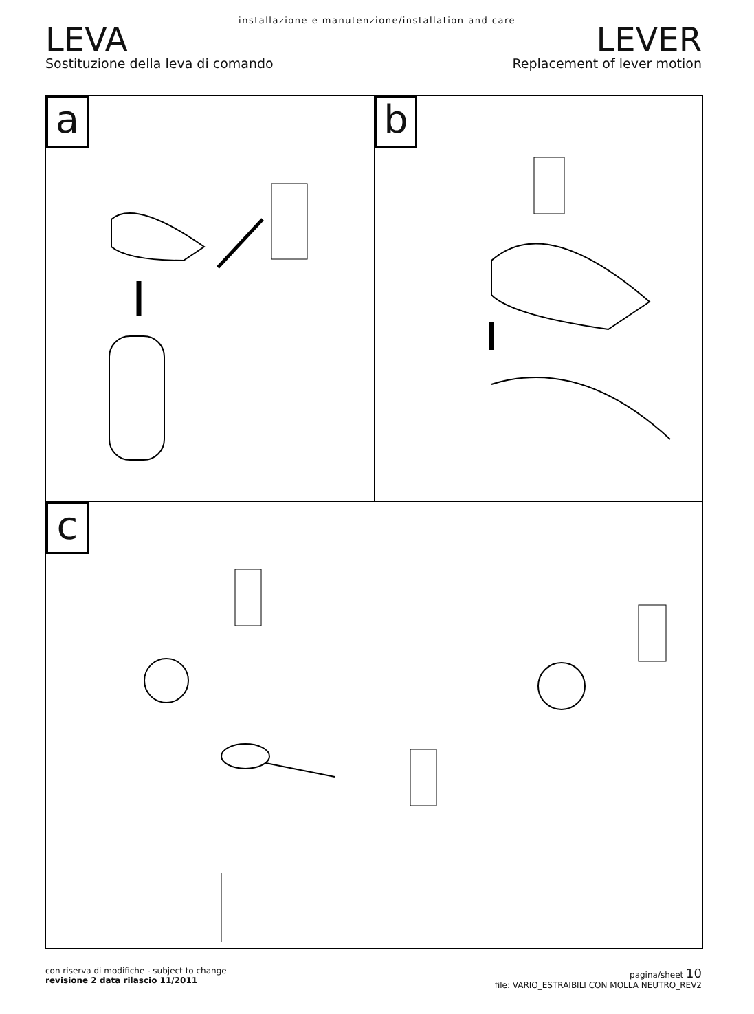installazione e manutenzione/installation and care
LEVA
Sostituzione della leva di comando
LEVER
Replacement of lever motion
a b
c
con riserva di modifiche - subject to change
revisione 2 data rilascio 11/2011
pagina/sheet 10
file: VARIO_ESTRAIBILI CON MOLLA NEUTRO_REV2